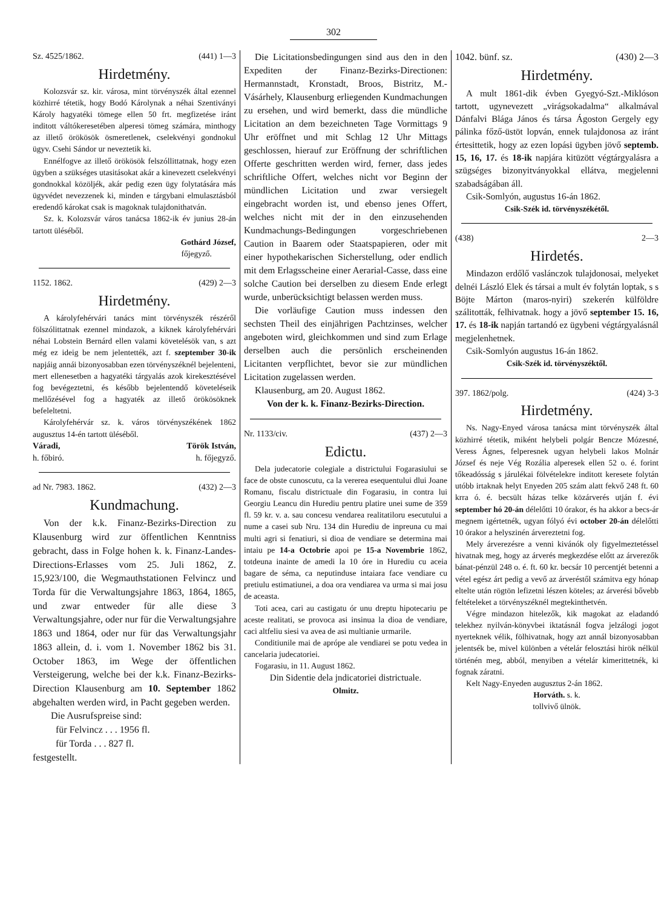302
Sz. 4525/1862. (441) 1—3
Hirdetmény.
Kolozsvár sz. kir. városa, mint törvényszék által ezennel közhirré tétetik, hogy Bodó Károlynak a néhai Szentiványi Károly hagyatéki tömege ellen 50 frt. megfizetése iránt inditott váltókeresetében alperesi tömeg számára, minthogy az illető örökösök ösmeretlenek, cselekvényi gondnokul ügyv. Csehi Sándor ur neveztetik ki.
Ennélfogve az illető örökösök felszóllittatnak, hogy ezen ügyben a szükséges utasitásokat akár a kinevezett cselekvényi gondnokkal közöljék, akár pedig ezen ügy folytatására más ügyvédet nevezzenek ki, minden e tárgybani elmulasztásból eredendő károkat csak is magoknak tulajdonithatván.
Sz. k. Kolozsvár város tanácsa 1862-ik év junius 28-án tartott üléséből.
Gothárd József,
főjegyző.
1152. 1862. (429) 2—3
Hirdetmény.
A károlyfehérvári tanács mint törvényszék részéről fölszólittatnak ezennel mindazok, a kiknek károlyfehérvári néhai Lobstein Bernárd ellen valami követelésök van, s azt még ez ideig be nem jelentették, azt f. szeptember 30-ik napjáig annái bizonyosabban ezen törvényszéknél bejelenteni, mert ellenesetben a hagyatéki tárgyalás azok kirekesztésével fog bevégeztetni, és később bejelentendő követeléseik mellőzésével fog a hagyaték az illető örökösöknek befeleltetni.
Károlyfehérvár sz. k. város törvényszékének 1862 augusztus 14-én tartott üléséből.
Váradi, Török István,
h. főbiró. h. főjegyző.
ad Nr. 7983. 1862. (432) 2—3
Kundmachung.
Von der k.k. Finanz-Bezirks-Direction zu Klausenburg wird zur öffentlichen Kenntniss gebracht, dass in Folge hohen k. k. Finanz-Landes-Directions-Erlasses vom 25. Juli 1862, Z. 15,923/100, die Wegmauthstationen Felvincz und Torda für die Verwaltungsjahre 1863, 1864, 1865, und zwar entweder für alle diese 3 Verwaltungsjahre, oder nur für die Verwaltungsjahre 1863 und 1864, oder nur für das Verwaltungsjahr 1863 allein, d. i. vom 1. November 1862 bis 31. October 1863, im Wege der öffentlichen Versteigerung, welche bei der k.k. Finanz-Bezirks-Direction Klausenburg am 10. September 1862 abgehalten werden wird, in Pacht gegeben werden.
Die Ausrufspreise sind:
für Felvincz . . . 1956 fl.
für Torda . . . 827 fl.
festgestellt.
Die Licitationsbedingungen sind aus den in den Expediten der Finanz-Bezirks-Directionen: Hermannstadt, Kronstadt, Broos, Bistritz, M.-Vásárhely, Klausenburg erliegenden Kundmachungen zu ersehen, und wird bemerkt, dass die mündliche Licitation an dem bezeichneten Tage Vormittags 9 Uhr eröffnet und mit Schlag 12 Uhr Mittags geschlossen, hierauf zur Eröffnung der schriftlichen Offerte geschritten werden wird, ferner, dass jedes schriftliche Offert, welches nicht vor Beginn der mündlichen Licitation und zwar versiegelt eingebracht worden ist, und ebenso jenes Offert, welches nicht mit der in den einzusehenden Kundmachungs-Bedingungen vorgeschriebenen Caution in Baarem oder Staatspapieren, oder mit einer hypothekarischen Sicherstellung, oder endlich mit dem Erlagsscheine einer Aerarial-Casse, dass eine solche Caution bei derselben zu diesem Ende erlegt wurde, unberücksichtigt belassen werden muss.
Die vorläufige Caution muss indessen den sechsten Theil des einjährigen Pachtzinses, welcher angeboten wird, gleichkommen und sind zum Erlage derselben auch die persönlich erscheinenden Licitanten verpflichtet, bevor sie zur mündlichen Licitation zugelassen werden.
Klausenburg, am 20. August 1862.
Von der k. k. Finanz-Bezirks-Direction.
Nr. 1133/civ. (437) 2—3
Edictu.
Dela judecatorie colegiale a districtului Fogarasiului se face de obste cunoscutu, ca la vererea esequentului dlui Joane Romanu, fiscalu districtuale din Fogarasiu, in contra lui Georgiu Leancu din Hurediu pentru platire unei sume de 359 fl. 59 kr. v. a. sau concesu vendarea realitatiloru esecutului a nume a casei sub Nru. 134 din Hurediu de inpreuna cu mai multi agri si fenatiuri, si dioa de vendiare se determina mai intaiu pe 14-a Octobrie apoi pe 15-a Novembrie 1862, totdeuna inainte de amedi la 10 óre in Hurediu cu aceia bagare de séma, ca neputinduse intaiara face vendiare cu pretiulu estimatiunei, a doa ora vendiarea va urma si mai josu de aceasta.
Toti acea, cari au castigatu ór unu dreptu hipotecariu pe aceste realitati, se provoca asi insinua la dioa de vendiare, caci altfeliu siesi va avea de asi multianie urmarile.
Conditiunile mai de aprópe ale vendiarei se potu vedea in cancelaria judecatoriei.
Fogarasiu, in 11. August 1862.
Din Sidentie dela jndicatoriei districtuale.
Olmitz.
1042. bünf. sz. (430) 2—3
Hirdetmény.
A mult 1861-dik évben Gyegyó-Szt.-Miklóson tartott, ugynevezett „virágsokadalma“ alkalmával Dánfalvi Blága János és társa Ágoston Gergely egy pálinka főző-üstöt lopván, ennek tulajdonosa az iránt értesittetik, hogy az ezen lopási ügyben jövő septemb. 15, 16, 17. és 18-ik napjára kitüzött végtárgyalásra a szügséges bizonyitványokkal ellátva, megjelenni szabadságában áll.
Csik-Somlyón, augustus 16-án 1862.
Csik-Szék id. törvényszékétől.
(438) 2—3
Hirdetés.
Mindazon erdőlő vaslánczok tulajdonosai, melyeket delnéi László Elek és társai a mult év folytán loptak, s s Böjte Márton (maros-nyiri) szekerén külföldre szálitották, felhivatnak. hogy a jövő september 15. 16, 17. és 18-ik napján tartandó ez ügybeni végtárgyalásnál megjelenhetnek.
Csik-Somlyón augustus 16-án 1862.
Csik-Szék id. törvényszéktől.
397. 1862/polg. (424) 3-3
Hirdetmény.
Ns. Nagy-Enyed városa tanácsa mint törvényszék által közhirré tétetik, miként helybeli polgár Bencze Mózesné, Veress Ágnes, felperesnek ugyan helybeli lakos Molnár József és neje Vég Rozália alperesek ellen 52 o. é. forint tőkeadósság s járulékai fölvételekre inditott keresete folytán utóbb irtaknak helyt Enyeden 205 szám alatt fekvő 248 ft. 60 krra ó. é. becsült házas telke közárverés utján f. évi september hó 20-án délelőtti 10 órakor, és ha akkor a becs-ár megnem igértetnék, ugyan fólyó évi october 20-án délelőtti 10 órakor a helyszinén árvereztetni fog.
Mely árverezésre a venni kivánók oly figyelmeztetéssel hivatnak meg, hogy az árverés megkezdése előtt az árverezők bánat-pénzül 248 o. é. ft. 60 kr. becsár 10 percentjét betenni a vétel egész árt pedig a vevő az árverés­től számitva egy hónap eltelte után rögtön lefizetni lészen köteles; az árverési bővebb feltételeket a törvényszéknél megtekinthetvén.
Végre mindazon hitelezők, kik magokat az eladandó telekhez nyilván-könyvbei iktatásnál fogva jelzálogi jogot nyerteknek vélik, fölhivatnak, hogy azt annál bizonyosabban jelentsék be, mivel különben a vételár felosztási hirök nélkül történén meg, abból, menyiben a vételár kimerittetnék, ki fognak záratni.
Kelt Nagy-Enyeden augusztus 2-án 1862.
Horváth. s. k.
tollvivő ülnök.